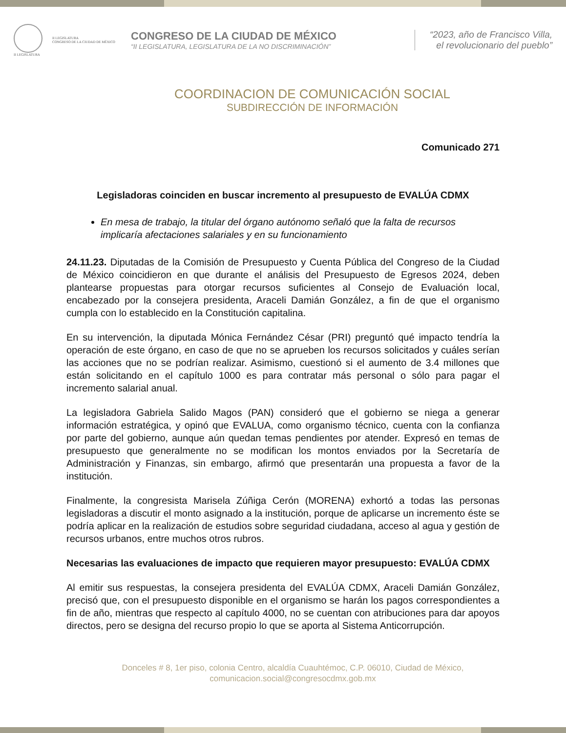II LEGISLATURA
II LEGISLATURA
CONGRESO DE LA CIUDAD DE MÉXICO
CONGRESO DE LA CIUDAD DE MÉXICO
“II LEGISLATURA, LEGISLATURA DE LA NO DISCRIMINACIÓN”
“2023, año de Francisco Villa,
el revolucionario del pueblo”
COORDINACION DE COMUNICACIÓN SOCIAL
SUBDIRECCIÓN DE INFORMACIÓN
Comunicado 271
Legisladoras coinciden en buscar incremento al presupuesto de EVALÚA CDMX
En mesa de trabajo, la titular del órgano autónomo señaló que la falta de recursos implicaría afectaciones salariales y en su funcionamiento
24.11.23. Diputadas de la Comisión de Presupuesto y Cuenta Pública del Congreso de la Ciudad de México coincidieron en que durante el análisis del Presupuesto de Egresos 2024, deben plantearse propuestas para otorgar recursos suficientes al Consejo de Evaluación local, encabezado por la consejera presidenta, Araceli Damián González, a fin de que el organismo cumpla con lo establecido en la Constitución capitalina.
En su intervención, la diputada Mónica Fernández César (PRI) preguntó qué impacto tendría la operación de este órgano, en caso de que no se aprueben los recursos solicitados y cuáles serían las acciones que no se podrían realizar. Asimismo, cuestionó si el aumento de 3.4 millones que están solicitando en el capítulo 1000 es para contratar más personal o sólo para pagar el incremento salarial anual.
La legisladora Gabriela Salido Magos (PAN) consideró que el gobierno se niega a generar información estratégica, y opinó que EVALUA, como organismo técnico, cuenta con la confianza por parte del gobierno, aunque aún quedan temas pendientes por atender. Expresó en temas de presupuesto que generalmente no se modifican los montos enviados por la Secretaría de Administración y Finanzas, sin embargo, afirmó que presentarán una propuesta a favor de la institución.
Finalmente, la congresista Marisela Zúñiga Cerón (MORENA) exhortó a todas las personas legisladoras a discutir el monto asignado a la institución, porque de aplicarse un incremento éste se podría aplicar en la realización de estudios sobre seguridad ciudadana, acceso al agua y gestión de recursos urbanos, entre muchos otros rubros.
Necesarias las evaluaciones de impacto que requieren mayor presupuesto: EVALÚA CDMX
Al emitir sus respuestas, la consejera presidenta del EVALÚA CDMX, Araceli Damián González, precisó que, con el presupuesto disponible en el organismo se harán los pagos correspondientes a fin de año, mientras que respecto al capítulo 4000, no se cuentan con atribuciones para dar apoyos directos, pero se designa del recurso propio lo que se aporta al Sistema Anticorrupción.
Donceles # 8, 1er piso, colonia Centro, alcaldía Cuauhtémoc, C.P. 06010, Ciudad de México,
comunicacion.social@congresocdmx.gob.mx